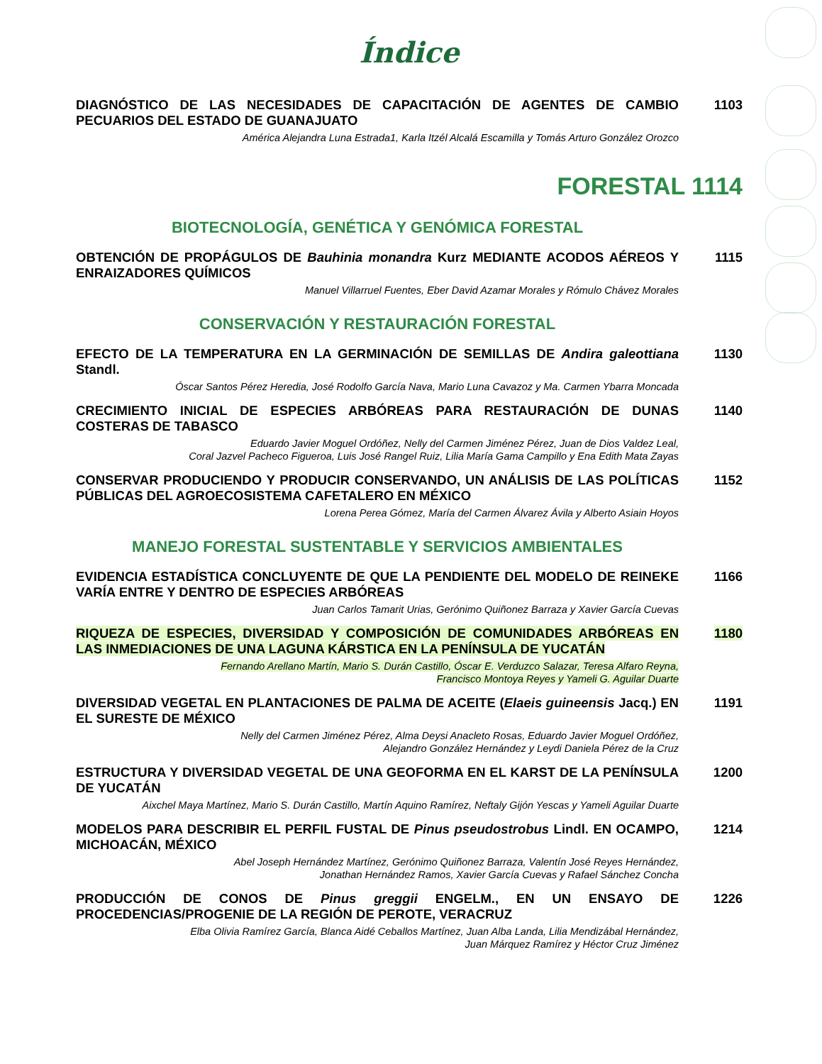Índice
DIAGNÓSTICO DE LAS NECESIDADES DE CAPACITACIÓN DE AGENTES DE CAMBIO PECUARIOS DEL ESTADO DE GUANAJUATO
América Alejandra Luna Estrada1, Karla Itzél Alcalá Escamilla y Tomás Arturo González Orozco
1103
FORESTAL 1114
BIOTECNOLOGÍA, GENÉTICA Y GENÓMICA FORESTAL
OBTENCIÓN DE PROPÁGULOS DE Bauhinia monandra Kurz MEDIANTE ACODOS AÉREOS Y ENRAIZADORES QUÍMICOS
Manuel Villarruel Fuentes, Eber David Azamar Morales y Rómulo Chávez Morales
1115
CONSERVACIÓN Y RESTAURACIÓN FORESTAL
EFECTO DE LA TEMPERATURA EN LA GERMINACIÓN DE SEMILLAS DE Andira galeottiana Standl.
Óscar Santos Pérez Heredia, José Rodolfo García Nava, Mario Luna Cavazoz y Ma. Carmen Ybarra Moncada
1130
CRECIMIENTO INICIAL DE ESPECIES ARBÓREAS PARA RESTAURACIÓN DE DUNAS COSTERAS DE TABASCO
Eduardo Javier Moguel Ordóñez, Nelly del Carmen Jiménez Pérez, Juan de Dios Valdez Leal,
Coral Jazvel Pacheco Figueroa, Luis José Rangel Ruiz, Lilia María Gama Campillo y Ena Edith Mata Zayas
1140
CONSERVAR PRODUCIENDO Y PRODUCIR CONSERVANDO, UN ANÁLISIS DE LAS POLÍTICAS PÚBLICAS DEL AGROECOSISTEMA CAFETALERO EN MÉXICO
Lorena Perea Gómez, María del Carmen Álvarez Ávila y Alberto Asiain Hoyos
1152
MANEJO FORESTAL SUSTENTABLE Y SERVICIOS AMBIENTALES
EVIDENCIA ESTADÍSTICA CONCLUYENTE DE QUE LA PENDIENTE DEL MODELO DE REINEKE VARÍA ENTRE Y DENTRO DE ESPECIES ARBÓREAS
Juan Carlos Tamarit Urias, Gerónimo Quiñonez Barraza y Xavier García Cuevas
1166
RIQUEZA DE ESPECIES, DIVERSIDAD Y COMPOSICIÓN DE COMUNIDADES ARBÓREAS EN LAS INMEDIACIONES DE UNA LAGUNA KÁRSTICA EN LA PENÍNSULA DE YUCATÁN
Fernando Arellano Martín, Mario S. Durán Castillo, Óscar E. Verduzco Salazar, Teresa Alfaro Reyna,
Francisco Montoya Reyes y Yameli G. Aguilar Duarte
1180
DIVERSIDAD VEGETAL EN PLANTACIONES DE PALMA DE ACEITE (Elaeis guineensis Jacq.) EN EL SURESTE DE MÉXICO
Nelly del Carmen Jiménez Pérez, Alma Deysi Anacleto Rosas, Eduardo Javier Moguel Ordóñez,
Alejandro González Hernández y Leydi Daniela Pérez de la Cruz
1191
ESTRUCTURA Y DIVERSIDAD VEGETAL DE UNA GEOFORMA EN EL KARST DE LA PENÍNSULA DE YUCATÁN
Aixchel Maya Martínez, Mario S. Durán Castillo, Martín Aquino Ramírez, Neftaly Gijón Yescas y Yameli Aguilar Duarte
1200
MODELOS PARA DESCRIBIR EL PERFIL FUSTAL DE Pinus pseudostrobus Lindl. EN OCAMPO, MICHOACÁN, MÉXICO
Abel Joseph Hernández Martínez, Gerónimo Quiñonez Barraza, Valentín José Reyes Hernández,
Jonathan Hernández Ramos, Xavier García Cuevas y Rafael Sánchez Concha
1214
PRODUCCIÓN DE CONOS DE Pinus greggii ENGELM., EN UN ENSAYO DE PROCEDENCIAS/PROGENIE DE LA REGIÓN DE PEROTE, VERACRUZ
Elba Olivia Ramírez García, Blanca Aidé Ceballos Martínez, Juan Alba Landa, Lilia Mendizábal Hernández,
Juan Márquez Ramírez y Héctor Cruz Jiménez
1226